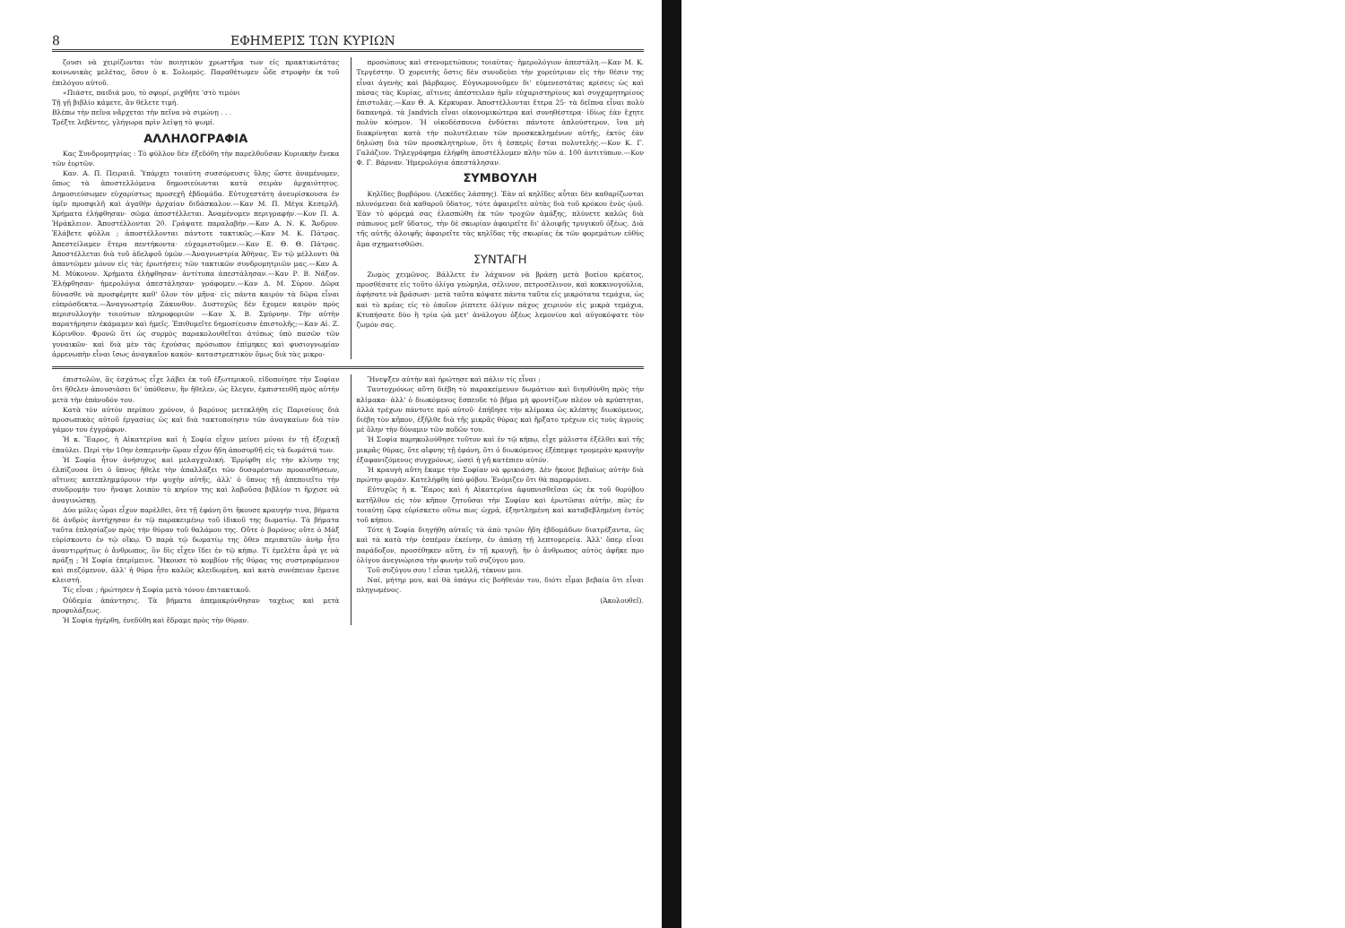8 ΕΦΗΜΕΡΙΣ ΤΩΝ ΚΥΡΙΩΝ
ζουσι νὰ χειρίζωνται τὸν ποιητικὸν χρωστῆρα των εἰς πρακτικωτάτας κοινωνικὰς μελέτας, ὅσον ὁ κ. Σολωμός. Παραθέτωμεν ὧδε στροφὴν ἐκ τοῦ ἐπιλόγου αὐτοῦ.
«Πιάστε, παιδιά μου, τὸ σφυρί, ριχθῆτε 'στὸ τιμόνι
Τῇ γῇ βιβλίο κάμετε, ἂν θέλετε τιμή.
Βλέπω τὴν πεῖνα νἄρχεται τὴν πεῖνα νὰ σιμώνῃ . . .
Τρέξτε λεβέντες, γλήγωρα πρὶν λείψῃ τὸ ψωμί.
ΑΛΛΗΛΟΓΡΑΦΙΑ
Κας Συνδρομητρίας : Τὸ φύλλον δὲν ἐξεδόθη τὴν παρελθοῦσαν Κυριακὴν ἕνεκα τῶν ἑορτῶν.
Καν. Α. Π. Πειραιᾶ. Ὑπάρχει τοιαύτη συσσόρευσις ὕλης ὥστε ἀναμένομεν, ὅπως τὰ ἀποστελλόμενα δημοσιεύωνται κατὰ σειρὰν ἀρχαιότητος. Δημοσιεύσωμεν εὐχαρίστως προσεχῆ ἑβδομάδα. Εὐτυχεστάτη ἀνευρίσκουσα ἐν ὑμῖν προσφιλῆ καὶ ἀγαθὴν ἀρχαίαν διδάσκαλον.—Καν Μ. Π. Μέγα Κεσερλῆ. Χρήματα ἐλήφθησαν· σῶμα ἀποστέλλεται. Ἀναμένομεν περιγραφήν.—Κον Π. Α. Ἡράκλειον. Ἀποστέλλονται 20. Γράψατε παραλαβήν.—Καν Α. Ν. Κ. Ἄνδρον. Ἐλάβετε φύλλα ; ἀποστέλλονται πάντοτε τακτικῶς.—Καν Μ. Κ. Πάτρας. Ἀπεστείλαμεν ἕτερα πεντήκοντα· εὐχαριστοῦμεν.—Καν Ε. Θ. Θ. Πάτρας. Ἀποστέλλεται διὰ τοῦ ἀδελφοῦ ὑμῶν.—Ἀναγνωστρία Ἀθήνας. Ἐν τῷ μέλλοντι θὰ ἀπαντῶμεν μόνον εἰς τὰς ἐρωτήσεις τῶν τακτικῶν συνδρομητριῶν μας.—Καν Α. Μ. Μύκονον. Χρήματα ἐλήφθησαν· ἀντίτυπα ἀπεστάλησαν.—Καν Ρ. Β. Νάξον. Ἐλήφθησαν· ἡμερολόγια ἀπεστάλησαν· γράφομεν.—Καν Δ. Μ. Σύρον. Δῶρα δύνασθε νὰ προσφέρητε καθ' ὅλον τὸν μῆνα· εἰς πάντα καιρὸν τὰ δῶρα εἶναι εὐπρόσδεκτα.—Ἀναγνωστρίᾳ Ζάκυνθον. Δυστυχῶς δὲν ἔχομεν καιρὸν πρὸς περισυλλογὴν τοιούτων πληροφοριῶν —Καν Χ. Β. Σμύρνην. Τὴν αὐτὴν παρατήρησιν ἐκάμαμεν καὶ ἡμεῖς. Ἐπιθυμεῖτε δημοσίευσιν ἐπιστολῆς;—Καν Αἰ. Ζ. Κόρινθον. Φρονῶ ὅτι ὡς συρμὸς παρακολουθεῖται ἀτόπως ὑπὸ πασῶν τῶν γυναικῶν· καὶ διὰ μὲν τὰς ἐχούσας πρόσωπον ἐπίμηκες καὶ φυσιογνωμίαν ἀρρενωπὴν εἶναι ἴσως ἀναγκαῖον κακόν· καταστρεπτικὸν ὅμως διὰ τὰς μικρο-
προσώπους καὶ στενομετώπους τοιαύτας· ἡμερολόγιον ἀπεστάλη.—Καν Μ. Κ. Τεργέστην. Ὁ χορευτὴς ὅστις δὲν συνοδεύει τὴν χορεύτριαν εἰς τὴν θέσιν της εἶναι ἀγενὴς καὶ βάρβαρος. Εὐγνωμονοῦμεν δι' εὐμενεστάτας κρίσεις ὡς καὶ πάσας τὰς Κυρίας, αἵτινες ἀπέστειλαν ἡμῖν εὐχαριστηρίους καὶ συγχαρητηρίους ἐπιστολάς.—Καν Θ. Α. Κέρκυραν. Ἀποστέλλονται ἕτερα 25· τὰ δεῖπνα εἶναι πολὺ δαπανηρά. τὰ Jandvich εἶναι οἰκονομικώτερα καὶ συνηθέστερα· ἰδίως ἐὰν ἔχητε πολὺν κόσμον. Ἡ οἰκοδέσποινα ἐνδύεται πάντοτε ἁπλούστερον, ἵνα μὴ διακρίνηται κατὰ τὴν πολυτέλειαν τῶν προσκεκλημένων αὐτῆς, ἐκτὸς ἐὰν δηλώσῃ διὰ τῶν προσκλητηρίων, ὅτι ἡ ἑσπερὶς ἔσται πολυτελής.—Κον Κ. Γ. Γαλάζιον. Τηλεγράφημα ἐλήφθη ἀποστέλλομεν πλὴν τῶν ά. 100 ἀντιτύπων.—Κον Φ. Γ. Βάρναν. Ἡμερολόγια ἀπεστάλησαν.
ΣΥΜΒΟΥΛΗ
Κηλῖδες βορβόρου. (Λεκέδες λάσπης). Ἐὰν αἱ κηλῖδες αὗται δὲν καθαρίζωνται πλυνόμεναι διὰ καθαροῦ ὕδατος, τότε ἀφαιρεῖτε αὐτὰς διὰ τοῦ κρόκου ἑνὸς ᾠοῦ. Ἐὰν τὸ φόρεμά σας ἐλασπώθη ἐκ τῶν τροχῶν ἁμάξης, πλύνετε καλῶς διὰ σάπωνος μεθ' ὕδατος, τὴν δὲ σκωρίαν ἀφαιρεῖτε δι' ἀλοιφῆς τρυγικοῦ ὀξέως. Διὰ τῆς αὐτῆς ἀλοιφῆς ἀφαιρεῖτε τὰς κηλῖδας τῆς σκωρίας ἐκ τῶν φορεμάτων εὐθὺς ἅμα σχηματισθῶσι.
ΣΥΝΤΑΓΗ
Ζωμὸς χειμῶνος. Βάλλετε ἐν λάχανον νὰ βράσῃ μετὰ βοείου κρέατος, προσθέσατε εἰς τοῦτο ὀλίγα γεώμηλα, σέλινον, πετροσέλινον, καὶ κοκκινογούλια, ἀφήσατε νὰ βράσωσι· μετὰ ταῦτα κόψατε πάντα ταῦτα εἰς μικρότατα τεμάχια, ὡς καὶ τὸ κρέας εἰς τὸ ὁποῖον ῥίπτετε ὀλίγον πάχος χειρινὸν εἰς μικρὰ τεμάχια, Κτυπήσατε δύο ἢ τρία ᾠὰ μετ' ἀνάλογου ὀξέως λεμονίου καὶ αὐγοκόψατε τὸν ζωμόν σας.
ἐπιστολῶν, ἃς ἐσχάτως εἶχε λάβει ἐκ τοῦ ἐξωτερικοῦ, εἰδοποίησε τὴν Σοφίαν ὅτι ἤθελεν ἀπουσιάσει δι' ὑπόθεσιν, ἣν ἤθελεν, ὡς ἔλεγεν, ἐμπιστευθῆ πρὸς αὐτὴν μετὰ τὴν ἐπάνοδόν του.
Κατὰ τὸν αὐτὸν περίπου χρόνον, ὁ βαρόνος μετεκλήθη εἰς Παρισίους διὰ προσωπικὰς αὐτοῦ ἐργασίας ὡς καὶ διὰ τακτοποίησιν τῶν ἀναγκαίων διὰ τὸν γάμον του ἐγγράφων.
Ἡ κ. Ἔαρος, ἡ Αἰκατερίνα καὶ ἡ Σοφία εἶχον μείνει μόναι ἐν τῇ ἐξοχικῇ ἐπαύλει. Περὶ τὴν 10ην ἑσπερινὴν ὥραν εἶχον ἤδη ἀποσυρθῆ εἰς τὰ δωμάτιά των.
Ἡ Σοφία ἦτον ἀνήσυχος καὶ μελαγχολική. Ἐρρίφθη εἰς τὴν κλίνην της ἐλπίζουσα ὅτι ὁ ὕπνος ἤθελε τὴν ἀπαλλάξει τῶν δυσαρέστων προαισθήσεων, αἵτινες κατεπλημμύρουν τὴν ψυχὴν αὐτῆς, ἀλλ' ὁ ὕπνος τῇ ἀπεποιεῖτο τὴν συνδρομήν του· ἥναψε λοιπὸν τὸ κηρίον της καὶ λαβοῦσα βιβλίον τι ἤρχισε νὰ ἀναγινώσκῃ.
Δύο μόλις ὧραι εἶχον παρέλθει, ὅτε τῇ ἐφάνη ὅτι ἤκουσε κραυγήν τινα, βήματα δὲ ἀνδρὸς ἀντήχησαν ἐν τῷ παρακειμένῳ τοῦ ἰδικοῦ της δωματίῳ. Τὰ βήματα ταῦτα ἐπλησίαζον πρὸς τὴν θύραν τοῦ θαλάμου της. Οὔτε ὁ βαρόνος οὔτε ὁ Μὰξ εὑρίσκοντο ἐν τῷ οἴκῳ. Ὁ παρὰ τῷ δωματίῳ της ὅθεν περιπατῶν ἀνὴρ ἦτο ἀναντιρρήτως ὁ ἄνθρωπος, ὃν δὶς εἶχεν ἴδει ἐν τῷ κήπῳ. Τί ἐμελέτα ἆρά γε νὰ πράξῃ ; Ἡ Σοφία ἐπερίμεινε. Ἤκουσε τὸ κομβίον τῆς θύρας της συστρεφόμενον καὶ πιεζόμενον, ἀλλ' ἡ θύρα ἦτο καλῶς κλειδωμένη, καὶ κατὰ συνέπειαν ἔμεινε κλειστή.
Τίς εἶναι ; ἠρώτησεν ἡ Σοφία μετὰ τόνου ἐπιτακτικοῦ.
Οὐδεμία ἀπάντησις. Τὰ βήματα ἀπεμακρύνθησαν ταχέως καὶ μετὰ προφυλάξεως.
Ἡ Σοφία ἠγέρθη, ἐνεδύθη καὶ ἔδραμε πρὸς τὴν θύραν.
Ἤνεψξεν αὐτὴν καὶ ἠρώτησε καὶ πάλιν τίς εἶναι ;
Ταυτοχρόνως αὕτη διέβη τὸ παρακείμενον δωμάτιον καὶ διηυθύνθη πρὸς τὴν κλίμακα· ἀλλ' ὁ διωκόμενος ἔσπευδε τὸ βῆμα μὴ φροντίζων πλέον νὰ κρύπτηται, ἀλλὰ τρέχων πάντοτε πρὸ αὐτοῦ· ἐπήδησε τὴν κλίμακα ὡς κλέπτης διωκόμενος, διέβη τὸν κῆπον, ἐξῆλθε διὰ τῆς μικρᾶς θύρας καὶ ἤρξατο τρέχων εἰς τοὺς ἀγροὺς μὲ ὅλην τὴν δύναμιν τῶν ποδῶν του.
Ἡ Σοφία παρηκολούθησε τοῦτον καὶ ἐν τῷ κήπῳ, εἶχε μάλιστα ἐξέλθει καὶ τῆς μικρᾶς θύρας, ὅτε αἴφνης τῇ ἐφάνη, ὅτι ὁ διωκόμενος ἐξέπεμψε τρομερὰν κραυγὴν ἐξαφανιζόμενος συγχρόνως, ὡσεὶ ἡ γῆ κατέπιεν αὐτόν.
Ἡ κραυγὴ αὕτη ἔκαμε τὴν Σοφίαν νὰ φρικιάσῃ. Δὲν ἤκουε βεβαίως αὐτὴν διὰ πρώτην φοράν. Κατελήφθη ὑπὸ φόβου. Ἐνόμιζεν ὅτι θὰ παρεφρόνει.
Εὐτυχῶς ἡ κ. Ἔαρος καὶ ἡ Αἰκατερίνα ἀφυπνισθεῖσαι ὡς ἐκ τοῦ θορύβου κατῆλθον εἰς τὸν κῆπον ζητοῦσαι τὴν Σοφίαν καὶ ἐρωτῶσαι αὐτήν, πῶς ἐν τοιαύτῃ ὥρᾳ εὑρίσκετο οὕτω πως ὠχρά, ἐξηντλημένη καὶ καταβεβλημένη ἐντὸς τοῦ κήπου.
Τότε ἡ Σοφία διηγήθη αὐταῖς τὰ ἀπὸ τριῶν ἤδη ἑβδομάδων διατρέξαντα, ὡς καὶ τὰ κατὰ τὴν ἑσπέραν ἐκείνην, ἐν ἁπάσῃ τῇ λεπτομερείᾳ. Ἀλλ' ὅπερ εἶναι παράδοξον, προσέθηκεν αὕτη, ἐν τῇ κραυγῇ, ἣν ὁ ἄνθρωπος αὐτὸς ἀφῆκε προ ὀλίγου ἀνεγνώρισα τὴν φωνὴν τοῦ συζύγου μου.
Τοῦ συζύγου σου ! εἶσαι τρελλή, τέκνον μου.
Ναί, μήτηρ μου, καὶ θὰ ὑπάγω εἰς βοήθειάν του, διότι εἶμαι βεβαία ὅτι εἶναι πληγωμένος.
(Ἀκολουθεῖ).